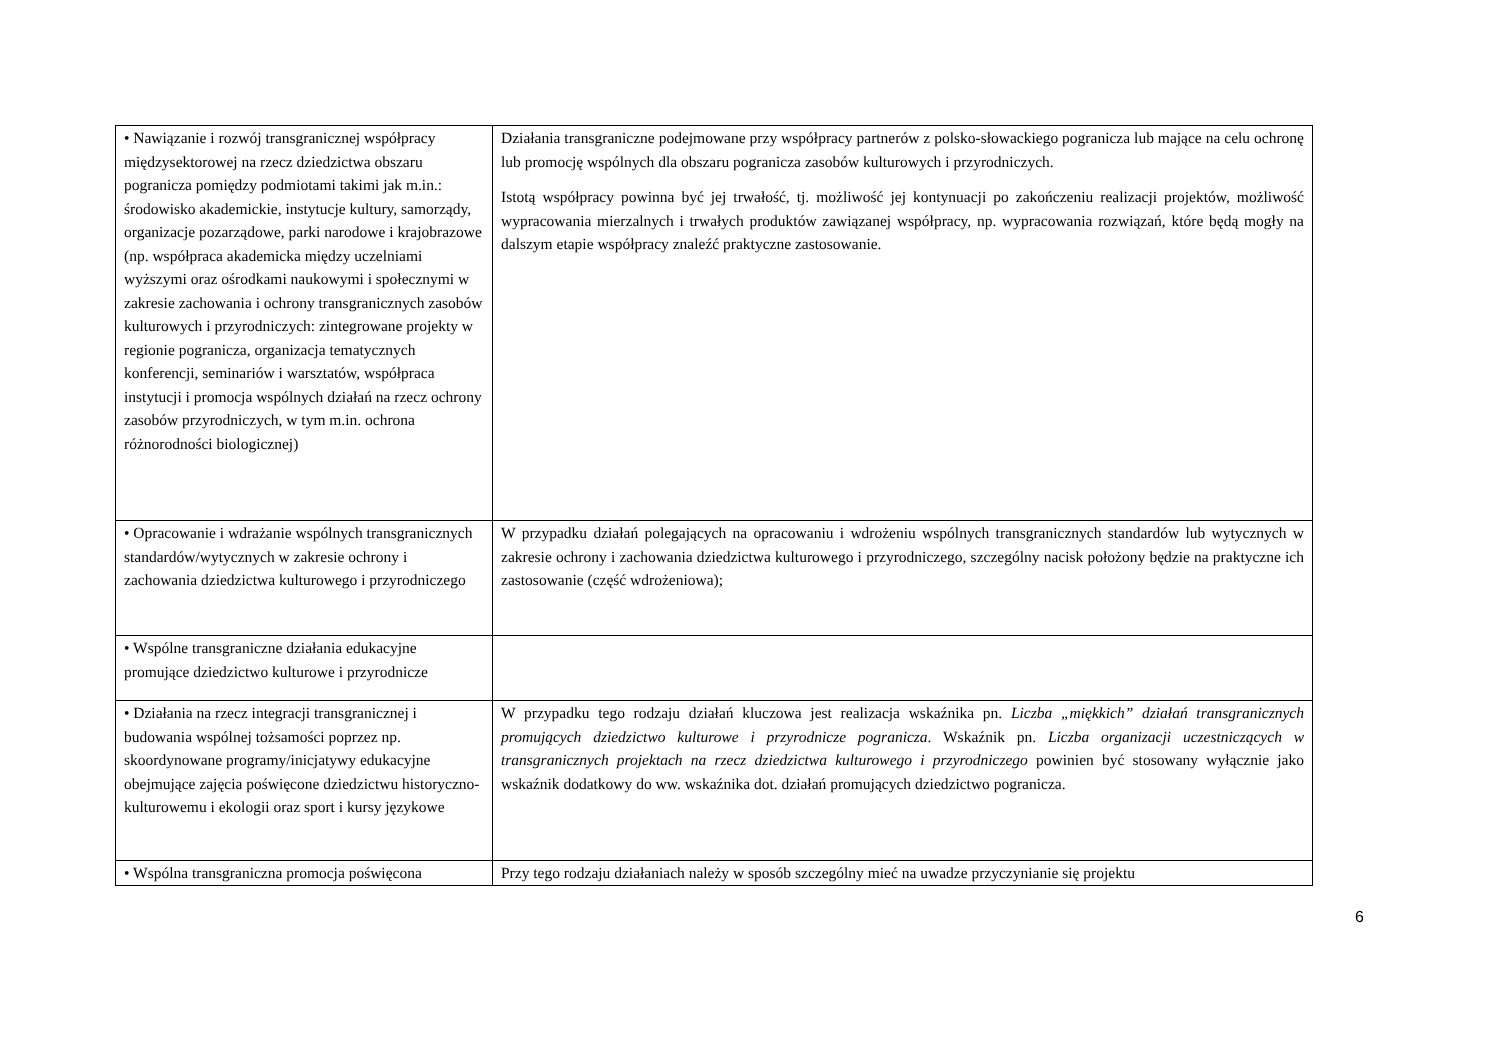| • Nawiązanie i rozwój transgranicznej współpracy międzysektorowej na rzecz dziedzictwa obszaru pogranicza pomiędzy podmiotami takimi jak m.in.: środowisko akademickie, instytucje kultury, samorządy, organizacje pozarządowe, parki narodowe i krajobrazowe (np. współpraca akademicka między uczelniami wyższymi oraz ośrodkami naukowymi i społecznymi w zakresie zachowania i ochrony transgranicznych zasobów kulturowych i przyrodniczych: zintegrowane projekty w regionie pogranicza, organizacja tematycznych konferencji, seminariów i warsztatów, współpraca instytucji i promocja wspólnych działań na rzecz ochrony zasobów przyrodniczych, w tym m.in. ochrona różnorodności biologicznej) | Działania transgraniczne podejmowane przy współpracy partnerów z polsko-słowackiego pogranicza lub mające na celu ochronę lub promocję wspólnych dla obszaru pogranicza zasobów kulturowych i przyrodniczych. Istotą współpracy powinna być jej trwałość, tj. możliwość jej kontynuacji po zakończeniu realizacji projektów, możliwość wypracowania mierzalnych i trwałych produktów zawiązanej współpracy, np. wypracowania rozwiązań, które będą mogły na dalszym etapie współpracy znaleźć praktyczne zastosowanie. |
| • Opracowanie i wdrażanie wspólnych transgranicznych standardów/wytycznych w zakresie ochrony i zachowania dziedzictwa kulturowego i przyrodniczego | W przypadku działań polegających na opracowaniu i wdrożeniu wspólnych transgranicznych standardów lub wytycznych w zakresie ochrony i zachowania dziedzictwa kulturowego i przyrodniczego, szczególny nacisk położony będzie na praktyczne ich zastosowanie (część wdrożeniowa); |
| • Wspólne transgraniczne działania edukacyjne promujące dziedzictwo kulturowe i przyrodnicze | |
| • Działania na rzecz integracji transgranicznej i budowania wspólnej tożsamości poprzez np. skoordynowane programy/inicjatywy edukacyjne obejmujące zajęcia poświęcone dziedzictwu historyczno-kulturowemu i ekologii oraz sport i kursy językowe | W przypadku tego rodzaju działań kluczowa jest realizacja wskaźnika pn. Liczba „miękkich” działań transgranicznych promujących dziedzictwo kulturowe i przyrodnicze pogranicza . Wskaźnik pn. Liczba organizacji uczestniczących w transgranicznych projektach na rzecz dziedzictwa kulturowego i przyrodniczego powinien być stosowany wyłącznie jako wskaźnik dodatkowy do ww. wskaźnika dot. działań promujących dziedzictwo pogranicza. |
| • Wspólna transgraniczna promocja poświęcona | Przy tego rodzaju działaniach należy w sposób szczególny mieć na uwadze przyczynianie się projektu |
6